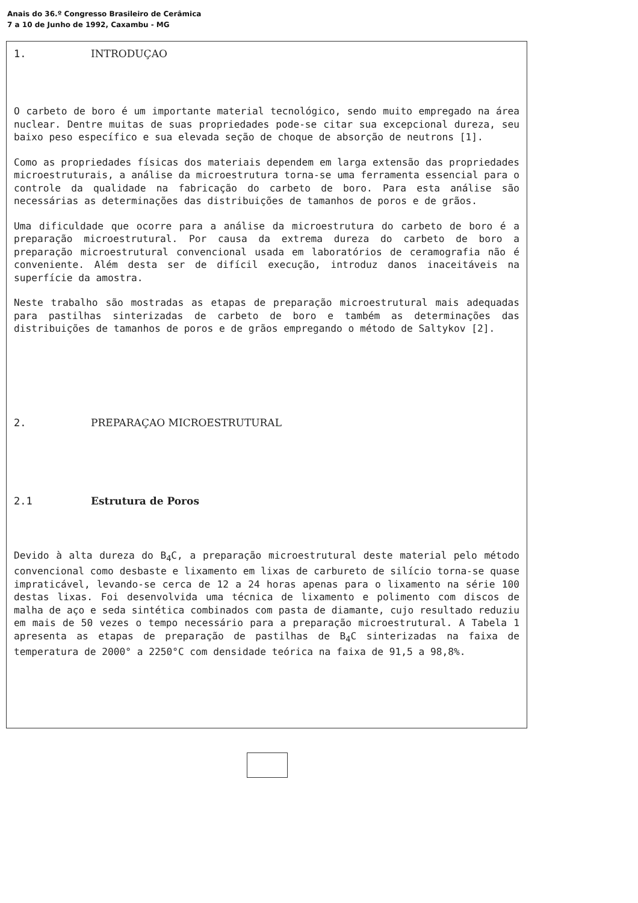Anais do 36.º Congresso Brasileiro de Cerâmica
7 a 10 de Junho de 1992, Caxambu - MG
1. INTRODUÇAO
O carbeto de boro é um importante material tecnológico, sendo muito empregado na área nuclear. Dentre muitas de suas propriedades pode-se citar sua excepcional dureza, seu baixo peso específico e sua elevada seção de choque de absorção de neutrons [1].
Como as propriedades físicas dos materiais dependem em larga extensão das propriedades microestruturais, a análise da microestrutura torna-se uma ferramenta essencial para o controle da qualidade na fabricação do carbeto de boro. Para esta análise são necessárias as determinações das distribuições de tamanhos de poros e de grãos.
Uma dificuldade que ocorre para a análise da microestrutura do carbeto de boro é a preparação microestrutural. Por causa da extrema dureza do carbeto de boro a preparação microestrutural convencional usada em laboratórios de ceramografia não é conveniente. Além desta ser de difícil execução, introduz danos inaceitáveis na superfície da amostra.
Neste trabalho são mostradas as etapas de preparação microestrutural mais adequadas para pastilhas sinterizadas de carbeto de boro e também as determinações das distribuições de tamanhos de poros e de grãos empregando o método de Saltykov [2].
2. PREPARAÇAO MICROESTRUTURAL
2.1 Estrutura de Poros
Devido à alta dureza do B<sub>4</sub>C, a preparação microestrutural deste material pelo método convencional como desbaste e lixamento em lixas de carbureto de silício torna-se quase impraticável, levando-se cerca de 12 a 24 horas apenas para o lixamento na série 100 destas lixas. Foi desenvolvida uma técnica de lixamento e polimento com discos de malha de aço e seda sintética combinados com pasta de diamante, cujo resultado reduziu em mais de 50 vezes o tempo necessário para a preparação microestrutural. A Tabela 1 apresenta as etapas de preparação de pastilhas de B<sub>4</sub>C sinterizadas na faixa de temperatura de 2000° a 2250°C com densidade teórica na faixa de 91,5 a 98,8%.